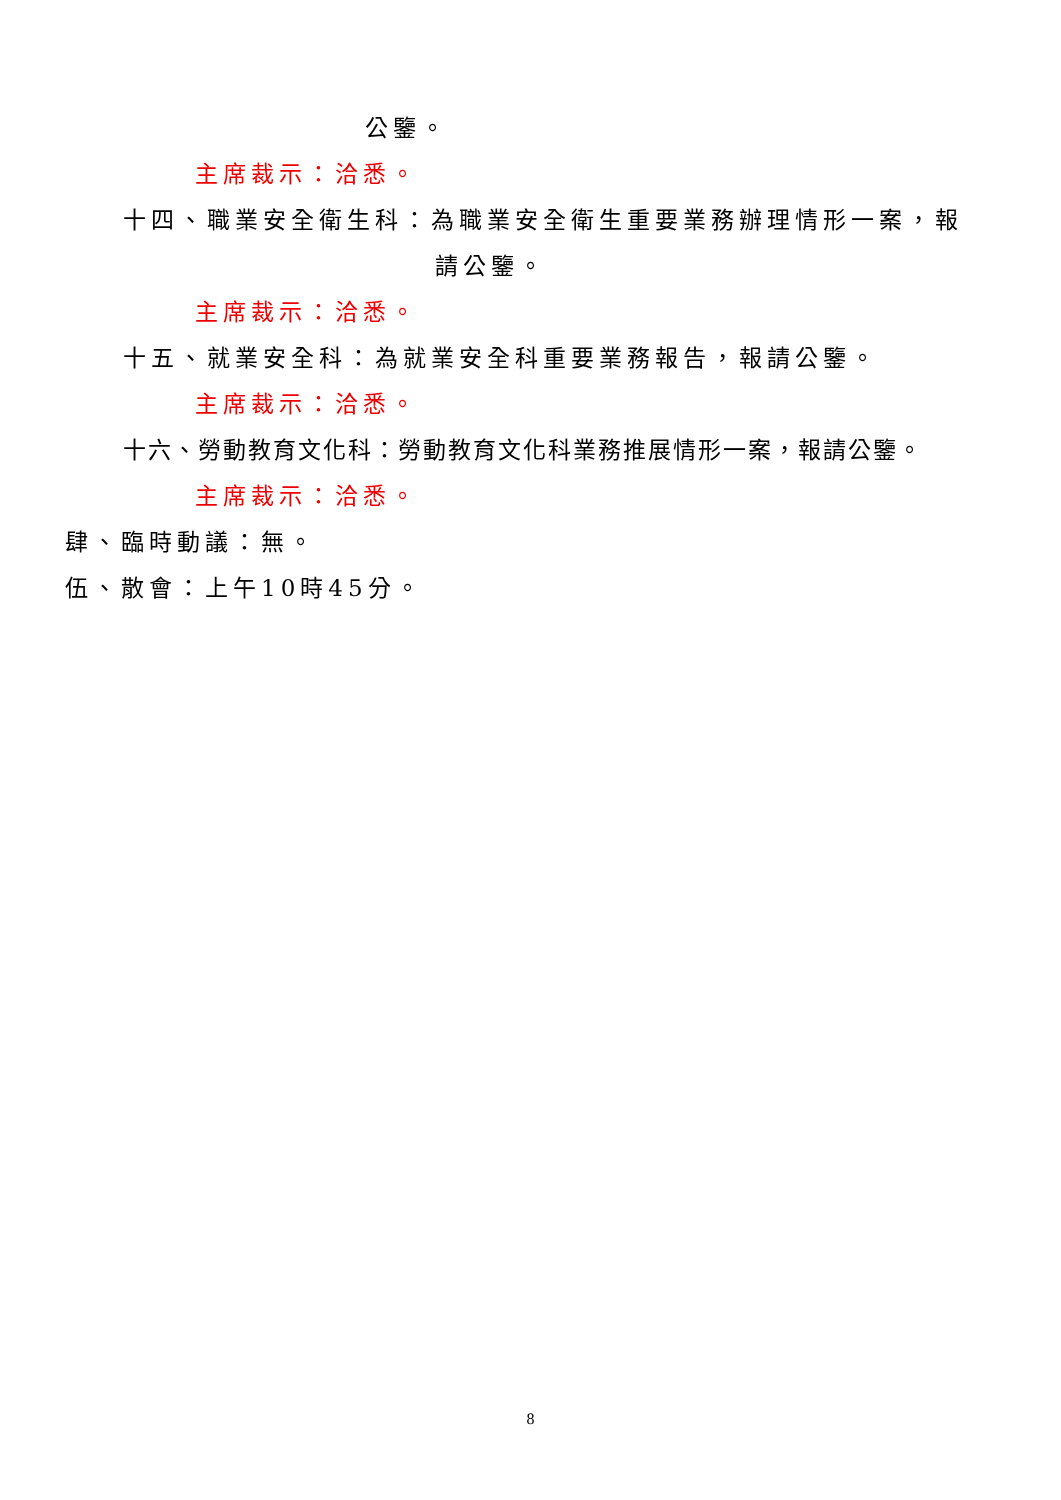公鑒。
主席裁示：洽悉。
十四、職業安全衛生科：為職業安全衛生重要業務辦理情形一案，報
請公鑒。
主席裁示：洽悉。
十五、就業安全科：為就業安全科重要業務報告，報請公鑒。
主席裁示：洽悉。
十六、勞動教育文化科：勞動教育文化科業務推展情形一案，報請公鑒。
主席裁示：洽悉。
肆、臨時動議：無。
伍、散會：上午10時45分。
8